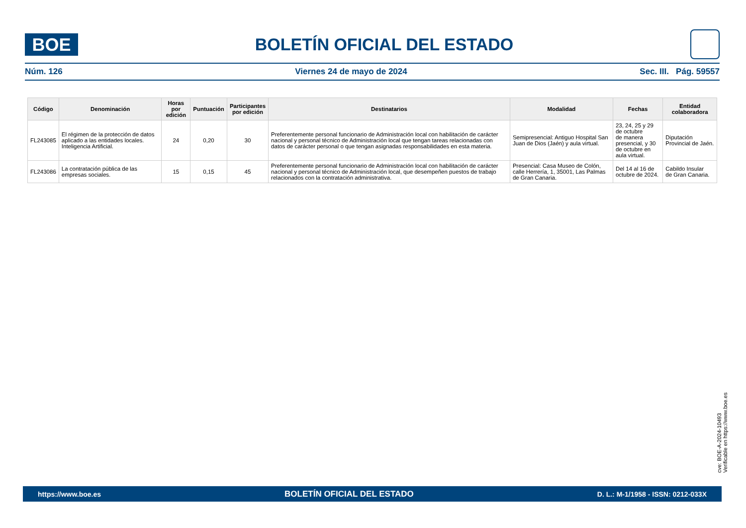BOE
BOLETÍN OFICIAL DEL ESTADO
Núm. 126 Viernes 24 de mayo de 2024 Sec. III. Pág. 59557
| Código | Denominación | Horas por edición | Puntuación | Participantes por edición | Destinatarios | Modalidad | Fechas | Entidad colaboradora |
| --- | --- | --- | --- | --- | --- | --- | --- | --- |
| FL243085 | El régimen de la protección de datos aplicado a las entidades locales. Inteligencia Artificial. | 24 | 0,20 | 30 | Preferentemente personal funcionario de Administración local con habilitación de carácter nacional y personal técnico de Administración local que tengan tareas relacionadas con datos de carácter personal o que tengan asignadas responsabilidades en esta materia. | Semipresencial: Antiguo Hospital San Juan de Dios (Jaén) y aula virtual. | 23, 24, 25 y 29 de octubre de manera presencial, y 30 de octubre en aula virtual. | Diputación Provincial de Jaén. |
| FL243086 | La contratación pública de las empresas sociales. | 15 | 0,15 | 45 | Preferentemente personal funcionario de Administración local con habilitación de carácter nacional y personal técnico de Administración local, que desempeñen puestos de trabajo relacionados con la contratación administrativa. | Presencial: Casa Museo de Colón, calle Herrería, 1, 35001, Las Palmas de Gran Canaria. | Del 14 al 16 de octubre de 2024. | Cabildo Insular de Gran Canaria. |
cve: BOE-A-2024-10493
Verificable en https://www.boe.es
https://www.boe.es BOLETÍN OFICIAL DEL ESTADO D. L.: M-1/1958 - ISSN: 0212-033X